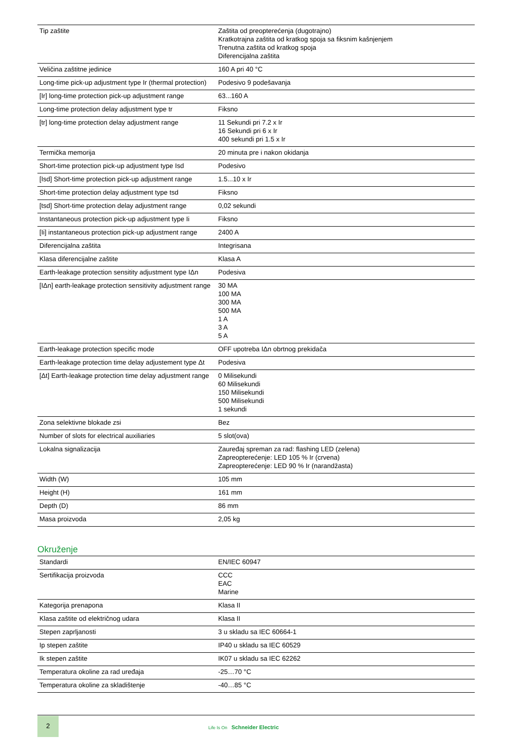| Tip zaštite | Zaštita od preopterećenja (dugotrajno) Kratkotrajna zaštita od kratkog spoja sa fiksnim kašnjenjem Trenutna zaštita od kratkog spoja Diferencijalna zaštita |
| Veličina zaštitne jedinice | 160 A pri 40 °C |
| Long-time pick-up adjustment type Ir (thermal protection) | Podesivo 9 podešavanja |
| [Ir] long-time protection pick-up adjustment range | 63...160 A |
| Long-time protection delay adjustment type tr | Fiksno |
| [tr] long-time protection delay adjustment range | 11 Sekundi pri 7.2 x Ir 16 Sekundi pri 6 x Ir 400 sekundi pri 1.5 x Ir |
| Termička memorija | 20 minuta pre i nakon okidanja |
| Short-time protection pick-up adjustment type Isd | Podesivo |
| [Isd] Short-time protection pick-up adjustment range | 1.5...10 x Ir |
| Short-time protection delay adjustment type tsd | Fiksno |
| [tsd] Short-time protection delay adjustment range | 0,02 sekundi |
| Instantaneous protection pick-up adjustment type Ii | Fiksno |
| [Ii] instantaneous protection pick-up adjustment range | 2400 A |
| Diferencijalna zaštita | Integrisana |
| Klasa diferencijalne zaštite | Klasa A |
| Earth-leakage protection sensitity adjustment type IΔn | Podesiva |
| [IΔn] earth-leakage protection sensitivity adjustment range | 30 MA 100 MA 300 MA 500 MA 1 A 3 A 5 A |
| Earth-leakage protection specific mode | OFF upotreba IΔn obrtnog prekidača |
| Earth-leakage protection time delay adjustement type Δt | Podesiva |
| [Δt] Earth-leakage protection time delay adjustment range | 0 Milisekundi 60 Milisekundi 150 Milisekundi 500 Milisekundi 1 sekundi |
| Zona selektivne blokade zsi | Bez |
| Number of slots for electrical auxiliaries | 5 slot(ova) |
| Lokalna signalizacija | Zaurеđaj spreman za rad: flashing LED (zelena) Zapreopterećenje: LED 105 % Ir (crvena) Zapreopterećenje: LED 90 % Ir (narandžasta) |
| Width (W) | 105 mm |
| Height (H) | 161 mm |
| Depth (D) | 86 mm |
| Masa proizvoda | 2,05 kg |
Okruženje
| Standardi | EN/IEC 60947 |
| Sertifikacija proizvoda | CCC EAC Marine |
| Kategorija prenapona | Klasa II |
| Klasa zaštite od električnog udara | Klasa II |
| Stepen zaprljanosti | 3 u skladu sa IEC 60664-1 |
| Ip stepen zaštite | IP40 u skladu sa IEC 60529 |
| Ik stepen zaštite | IK07 u skladu sa IEC 62262 |
| Temperatura okoline za rad uređaja | -25…70 °C |
| Temperatura okoline za skladištenje | -40…85 °C |
2
Life Is On Schneider Electric